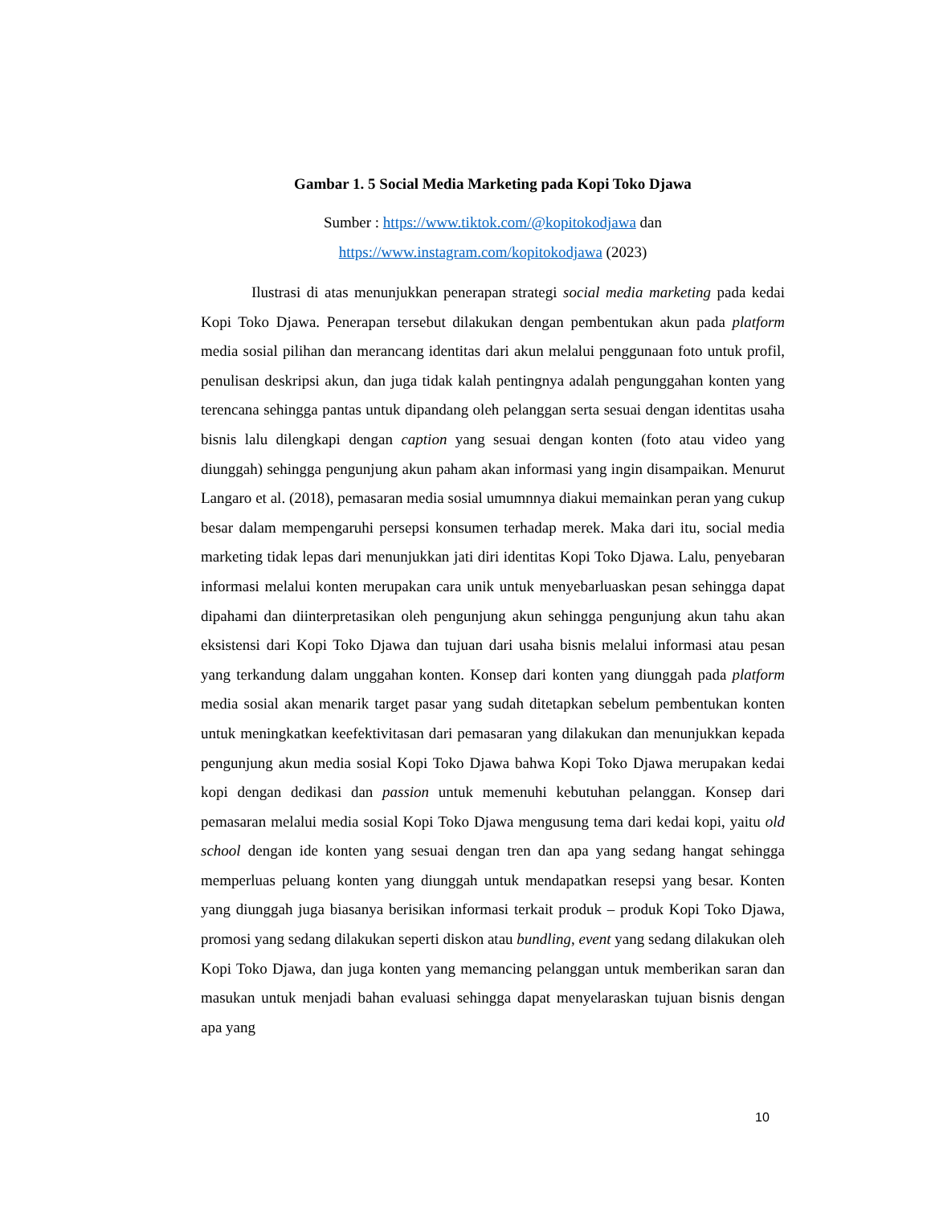Gambar 1. 5 Social Media Marketing pada Kopi Toko Djawa
Sumber : https://www.tiktok.com/@kopitokodjawa dan
https://www.instagram.com/kopitokodjawa (2023)
Ilustrasi di atas menunjukkan penerapan strategi social media marketing pada kedai Kopi Toko Djawa. Penerapan tersebut dilakukan dengan pembentukan akun pada platform media sosial pilihan dan merancang identitas dari akun melalui penggunaan foto untuk profil, penulisan deskripsi akun, dan juga tidak kalah pentingnya adalah pengunggahan konten yang terencana sehingga pantas untuk dipandang oleh pelanggan serta sesuai dengan identitas usaha bisnis lalu dilengkapi dengan caption yang sesuai dengan konten (foto atau video yang diunggah) sehingga pengunjung akun paham akan informasi yang ingin disampaikan. Menurut Langaro et al. (2018), pemasaran media sosial umumnnya diakui memainkan peran yang cukup besar dalam mempengaruhi persepsi konsumen terhadap merek. Maka dari itu, social media marketing tidak lepas dari menunjukkan jati diri identitas Kopi Toko Djawa. Lalu, penyebaran informasi melalui konten merupakan cara unik untuk menyebarluaskan pesan sehingga dapat dipahami dan diinterpretasikan oleh pengunjung akun sehingga pengunjung akun tahu akan eksistensi dari Kopi Toko Djawa dan tujuan dari usaha bisnis melalui informasi atau pesan yang terkandung dalam unggahan konten. Konsep dari konten yang diunggah pada platform media sosial akan menarik target pasar yang sudah ditetapkan sebelum pembentukan konten untuk meningkatkan keefektivitasan dari pemasaran yang dilakukan dan menunjukkan kepada pengunjung akun media sosial Kopi Toko Djawa bahwa Kopi Toko Djawa merupakan kedai kopi dengan dedikasi dan passion untuk memenuhi kebutuhan pelanggan. Konsep dari pemasaran melalui media sosial Kopi Toko Djawa mengusung tema dari kedai kopi, yaitu old school dengan ide konten yang sesuai dengan tren dan apa yang sedang hangat sehingga memperluas peluang konten yang diunggah untuk mendapatkan resepsi yang besar. Konten yang diunggah juga biasanya berisikan informasi terkait produk – produk Kopi Toko Djawa, promosi yang sedang dilakukan seperti diskon atau bundling, event yang sedang dilakukan oleh Kopi Toko Djawa, dan juga konten yang memancing pelanggan untuk memberikan saran dan masukan untuk menjadi bahan evaluasi sehingga dapat menyelaraskan tujuan bisnis dengan apa yang
10